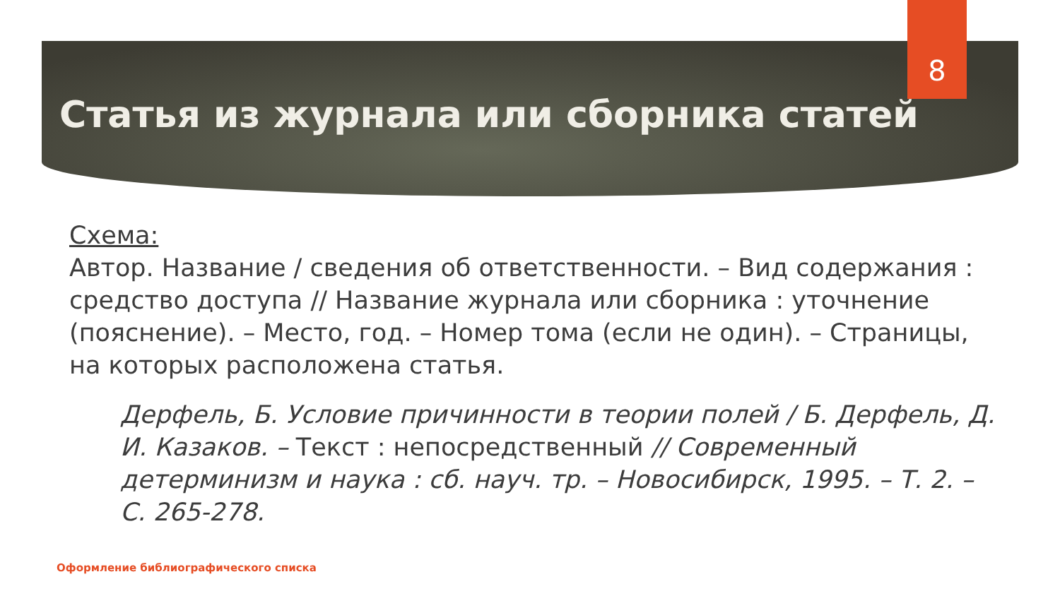8
Статья из журнала или сборника статей
Схема:
Автор. Название / сведения об ответственности. – Вид содержания : средство доступа // Название журнала или сборника : уточнение (пояснение). – Место, год. – Номер тома (если не один). – Страницы, на которых расположена статья.
Дерфель, Б. Условие причинности в теории полей / Б. Дерфель, Д. И. Казаков. – Текст : непосредственный // Современный детерминизм и наука : сб. науч. тр. – Новосибирск, 1995. – Т. 2. – С. 265-278.
Оформление библиографического списка